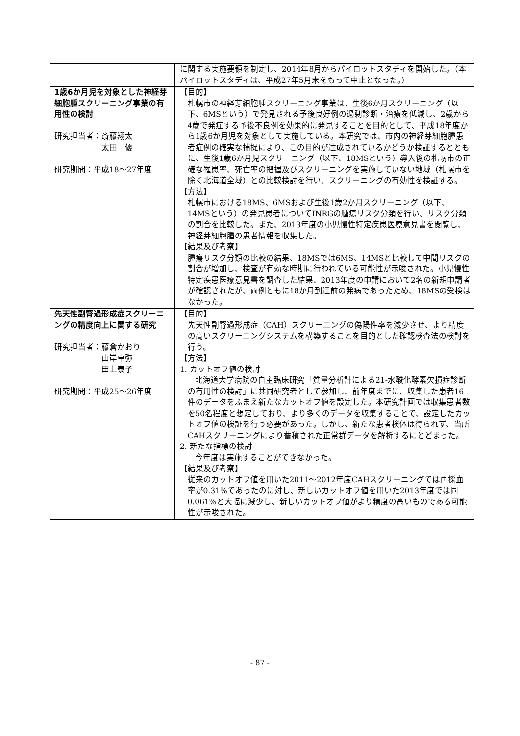| | に関する実施要領を制定し、2014年8月からパイロットスタディを開始した。（本パイロットスタディは、平成27年5月末をもって中止となった。） |
| 1歳6か月児を対象とした神経芽細胞腫スクリーニング事業の有用性の検討 研究担当者：斎藤翔太 太田 優 研究期間：平成18〜27年度 | 【目的】 札幌市の神経芽細胞腫スクリーニング事業は、生後6か月スクリーニング（以下、6MSという）で発見される予後良好例の過剰診断・治療を低減し、2歳から4歳で発症する予後不良例を効果的に発見することを目的として、平成18年度から1歳6か月児を対象として実施している。本研究では、市内の神経芽細胞腫患者症例の確実な捕捉により、この目的が達成されているかどうか検証するとともに、生後1歳6か月児スクリーニング（以下、18MSという）導入後の札幌市の正確な罹患率、死亡率の把握及びスクリーニングを実施していない地域（札幌市を除く北海道全域）との比較検討を行い、スクリーニングの有効性を検証する。 【方法】 札幌市における18MS、6MSおよび生後1歳2か月スクリーニング（以下、14MSという）の発見患者についてINRGの腫瘍リスク分類を行い、リスク分類の割合を比較した。また、2013年度の小児慢性特定疾患医療意見書を閲覧し、神経芽細胞腫の患者情報を収集した。 【結果及び考察】 腫瘍リスク分類の比較の結果、18MSでは6MS、14MSと比較して中間リスクの割合が増加し、検査が有効な時期に行われている可能性が示唆された。小児慢性特定疾患医療意見書を調査した結果、2013年度の申請において2名の新規申請者が確認されたが、両例ともに18か月到達前の発病であったため、18MSの受検はなかった。 |
| 先天性副腎過形成症スクリーニングの精度向上に関する研究 研究担当者：藤倉かおり 山岸卓弥 田上泰子 研究期間：平成25〜26年度 | 【目的】 先天性副腎過形成症（CAH）スクリーニングの偽陽性率を減少させ、より精度の高いスクリーニングシステムを構築することを目的とした確認検査法の検討を行う。 【方法】 1. カットオフ値の検討 北海道大学病院の自主臨床研究「質量分析計による21-水酸化酵素欠損症診断の有用性の検討」に共同研究者として参加し、前年度までに、収集した患者16件のデータをふまえ新たなカットオフ値を設定した。本研究計画では収集患者数を50名程度と想定しており、より多くのデータを収集することで、設定したカットオフ値の検証を行う必要があった。しかし、新たな患者検体は得られず、当所CAHスクリーニングにより蓄積された正常群データを解析するにとどまった。 2. 新たな指標の検討 今年度は実施することができなかった。 【結果及び考察】 従来のカットオフ値を用いた2011〜2012年度CAHスクリーニングでは再採血率が0.31%であったのに対し、新しいカットオフ値を用いた2013年度では同0.061%と大幅に減少し、新しいカットオフ値がより精度の高いものである可能性が示唆された。 |
- 87 -